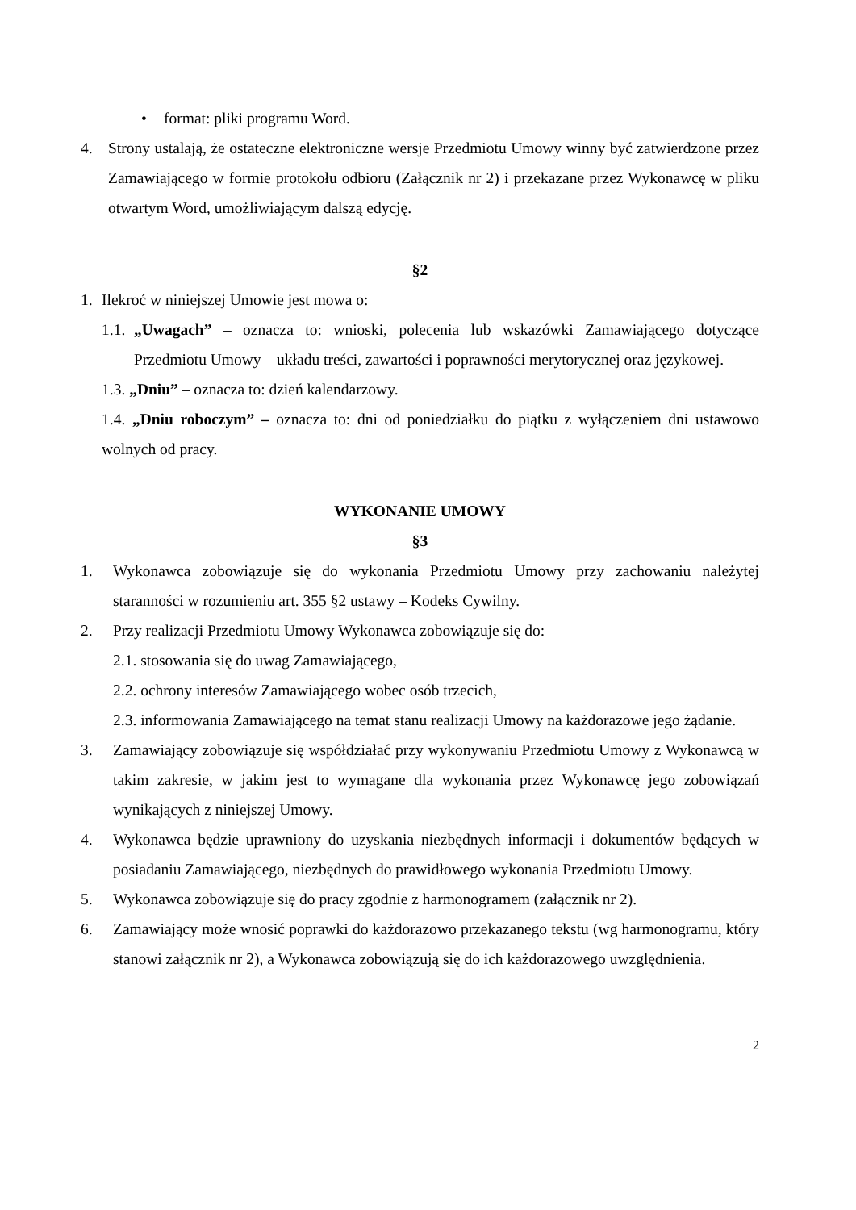• format: pliki programu Word.
4. Strony ustalają, że ostateczne elektroniczne wersje Przedmiotu Umowy winny być zatwierdzone przez Zamawiającego w formie protokołu odbioru (Załącznik nr 2) i przekazane przez Wykonawcę w pliku otwartym Word, umożliwiającym dalszą edycję.
§2
1. Ilekroć w niniejszej Umowie jest mowa o:
1.1. „Uwagach” – oznacza to: wnioski, polecenia lub wskazówki Zamawiającego dotyczące Przedmiotu Umowy – układu treści, zawartości i poprawności merytorycznej oraz językowej.
1.3. „Dniu” – oznacza to: dzień kalendarzowy.
1.4. „Dniu roboczym” – oznacza to: dni od poniedziałku do piątku z wyłączeniem dni ustawowo wolnych od pracy.
WYKONANIE UMOWY
§3
1. Wykonawca zobowiązuje się do wykonania Przedmiotu Umowy przy zachowaniu należytej staranności w rozumieniu art. 355 §2 ustawy – Kodeks Cywilny.
2. Przy realizacji Przedmiotu Umowy Wykonawca zobowiązuje się do:
2.1. stosowania się do uwag Zamawiającego,
2.2. ochrony interesów Zamawiającego wobec osób trzecich,
2.3. informowania Zamawiającego na temat stanu realizacji Umowy na każdorazowe jego żądanie.
3. Zamawiający zobowiązuje się współdziałać przy wykonywaniu Przedmiotu Umowy z Wykonawcą w takim zakresie, w jakim jest to wymagane dla wykonania przez Wykonawcę jego zobowiązań wynikających z niniejszej Umowy.
4. Wykonawca będzie uprawniony do uzyskania niezbędnych informacji i dokumentów będących w posiadaniu Zamawiającego, niezbędnych do prawidłowego wykonania Przedmiotu Umowy.
5. Wykonawca zobowiązuje się do pracy zgodnie z harmonogramem (załącznik nr 2).
6. Zamawiający może wnosić poprawki do każdorazowo przekazanego tekstu (wg harmonogramu, który stanowi załącznik nr 2), a Wykonawca zobowiązują się do ich każdorazowego uwzględnienia.
2